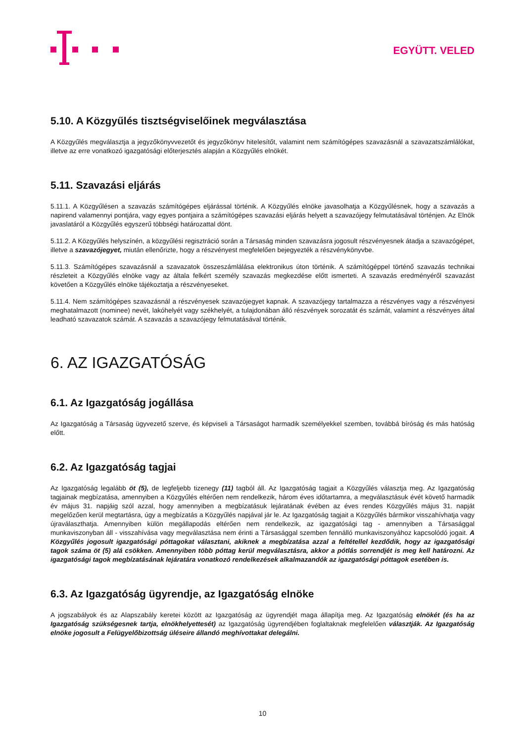EGYÜTT. VELED
5.10. A Közgyűlés tisztségviselőinek megválasztása
A Közgyűlés megválasztja a jegyzőkönyvvezetőt és jegyzőkönyv hitelesítőt, valamint nem számítógépes szavazásnál a szavazatszámlálókat, illetve az erre vonatkozó igazgatósági előterjesztés alapján a Közgyűlés elnökét.
5.11. Szavazási eljárás
5.11.1. A Közgyűlésen a szavazás számítógépes eljárással történik. A Közgyűlés elnöke javasolhatja a Közgyűlésnek, hogy a szavazás a napirend valamennyi pontjára, vagy egyes pontjaira a számítógépes szavazási eljárás helyett a szavazójegy felmutatásával történjen. Az Elnök javaslatáról a Közgyűlés egyszerű többségi határozattal dönt.
5.11.2. A Közgyűlés helyszínén, a közgyűlési regisztráció során a Társaság minden szavazásra jogosult részvényesnek átadja a szavazógépet, illetve a szavazójegyet, miután ellenőrizte, hogy a részvényest megfelelően bejegyezték a részvénykönyvbe.
5.11.3. Számítógépes szavazásnál a szavazatok összeszámlálása elektronikus úton történik. A számítógéppel történő szavazás technikai részleteit a Közgyűlés elnöke vagy az általa felkért személy szavazás megkezdése előtt ismerteti. A szavazás eredményéről szavazást követően a Közgyűlés elnöke tájékoztatja a részvényeseket.
5.11.4. Nem számítógépes szavazásnál a részvényesek szavazójegyet kapnak. A szavazójegy tartalmazza a részvényes vagy a részvényesi meghatalmazott (nominee) nevét, lakóhelyét vagy székhelyét, a tulajdonában álló részvények sorozatát és számát, valamint a részvényes által leadható szavazatok számát. A szavazás a szavazójegy felmutatásával történik.
6. AZ IGAZGATÓSÁG
6.1. Az Igazgatóság jogállása
Az Igazgatóság a Társaság ügyvezető szerve, és képviseli a Társaságot harmadik személyekkel szemben, továbbá bíróság és más hatóság előtt.
6.2. Az Igazgatóság tagjai
Az Igazgatóság legalább öt (5), de legfeljebb tizenegy (11) tagból áll. Az Igazgatóság tagjait a Közgyűlés választja meg. Az Igazgatóság tagjainak megbízatása, amennyiben a Közgyűlés eltérően nem rendelkezik, három éves időtartamra, a megválasztásuk évét követő harmadik év május 31. napjáig szól azzal, hogy amennyiben a megbízatásuk lejáratának évében az éves rendes Közgyűlés május 31. napját megelőzően kerül megtartásra, úgy a megbízatás a Közgyűlés napjával jár le. Az Igazgatóság tagjait a Közgyűlés bármikor visszahívhatja vagy újraválaszthatja. Amennyiben külön megállapodás eltérően nem rendelkezik, az igazgatósági tag - amennyiben a Társasággal munkaviszonyban áll - visszahívása vagy megválasztása nem érinti a Társasággal szemben fennálló munkaviszonyához kapcsolódó jogait. A Közgyűlés jogosult igazgatósági póttagokat választani, akiknek a megbízatása azzal a feltétellel kezdődik, hogy az igazgatósági tagok száma öt (5) alá csökken. Amennyiben több póttag kerül megválasztásra, akkor a pótlás sorrendjét is meg kell határozni. Az igazgatósági tagok megbízatásának lejáratára vonatkozó rendelkezések alkalmazandók az igazgatósági póttagok esetében is.
6.3. Az Igazgatóság ügyrendje, az Igazgatóság elnöke
A jogszabályok és az Alapszabály keretei között az Igazgatóság az ügyrendjét maga állapítja meg. Az Igazgatóság elnökét (és ha az Igazgatóság szükségesnek tartja, elnökhelyettesét) az Igazgatóság ügyrendjében foglaltaknak megfelelően választják. Az Igazgatóság elnöke jogosult a Felügyelőbizottság üléseire állandó meghívottakat delegálni.
10